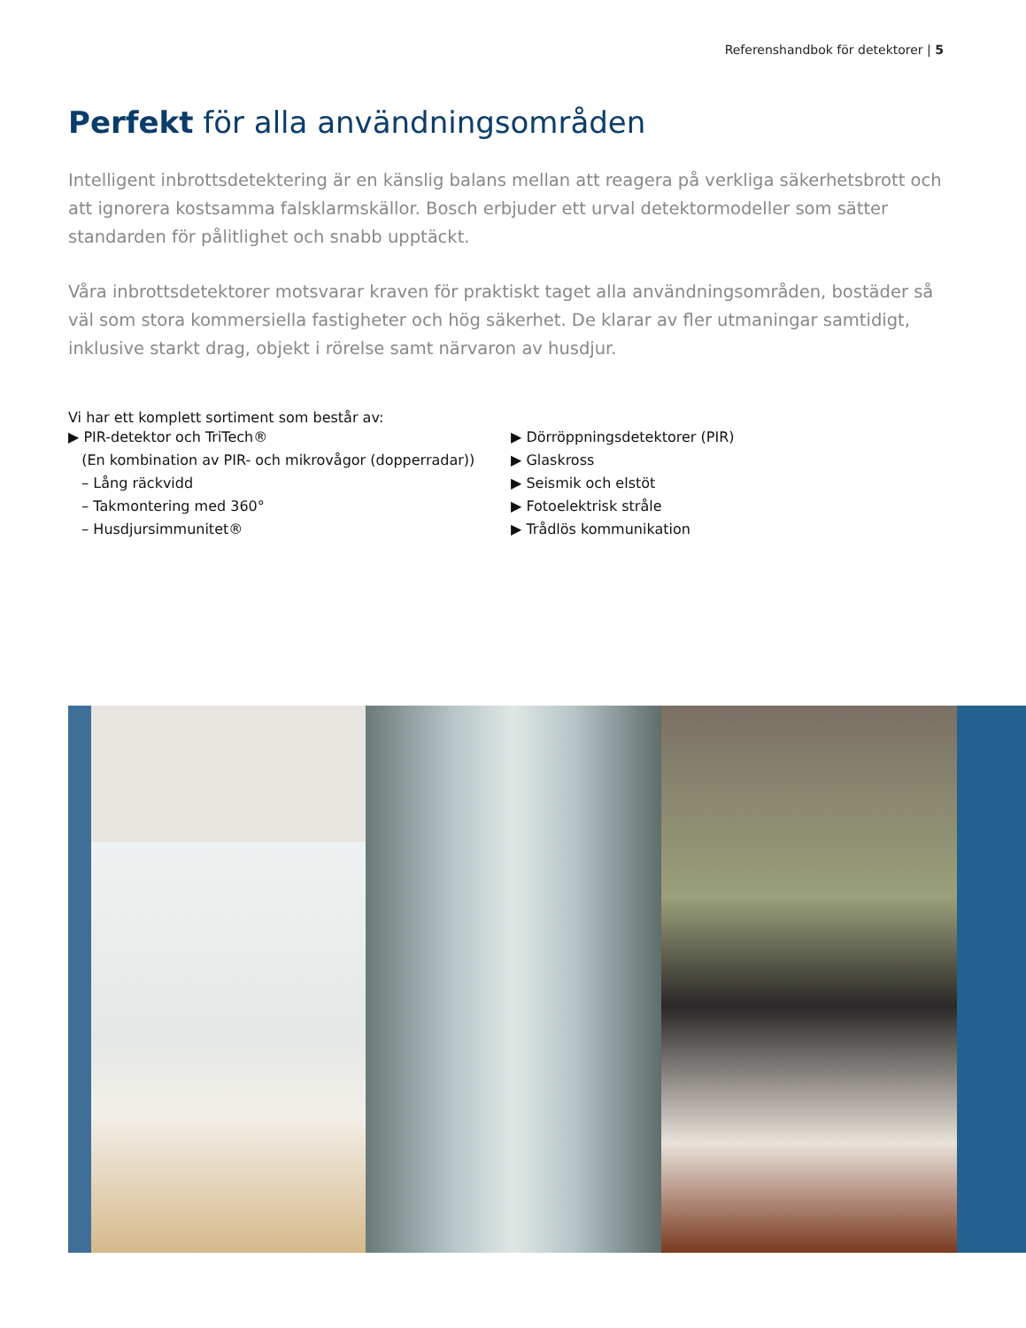Referenshandbok för detektorer | 5
Perfekt för alla användningsområden
Intelligent inbrottsdetektering är en känslig balans mellan att reagera på verkliga säkerhetsbrott och att ignorera kostsamma falsklarmskällor. Bosch erbjuder ett urval detektormodeller som sätter standarden för pålitlighet och snabb upptäckt.
Våra inbrottsdetektorer motsvarar kraven för praktiskt taget alla användningsområden, bostäder så väl som stora kommersiella fastigheter och hög säkerhet. De klarar av fler utmaningar samtidigt, inklusive starkt drag, objekt i rörelse samt närvaron av husdjur.
Vi har ett komplett sortiment som består av:
▶ PIR-detektor och TriTech®
(En kombination av PIR- och mikrovågor (dopperradar))
– Lång räckvidd
– Takmontering med 360°
– Husdjursimmunitet®
▶ Dörröppningsdetektorer (PIR)
▶ Glaskross
▶ Seismik och elstöt
▶ Fotoelektrisk stråle
▶ Trådlös kommunikation